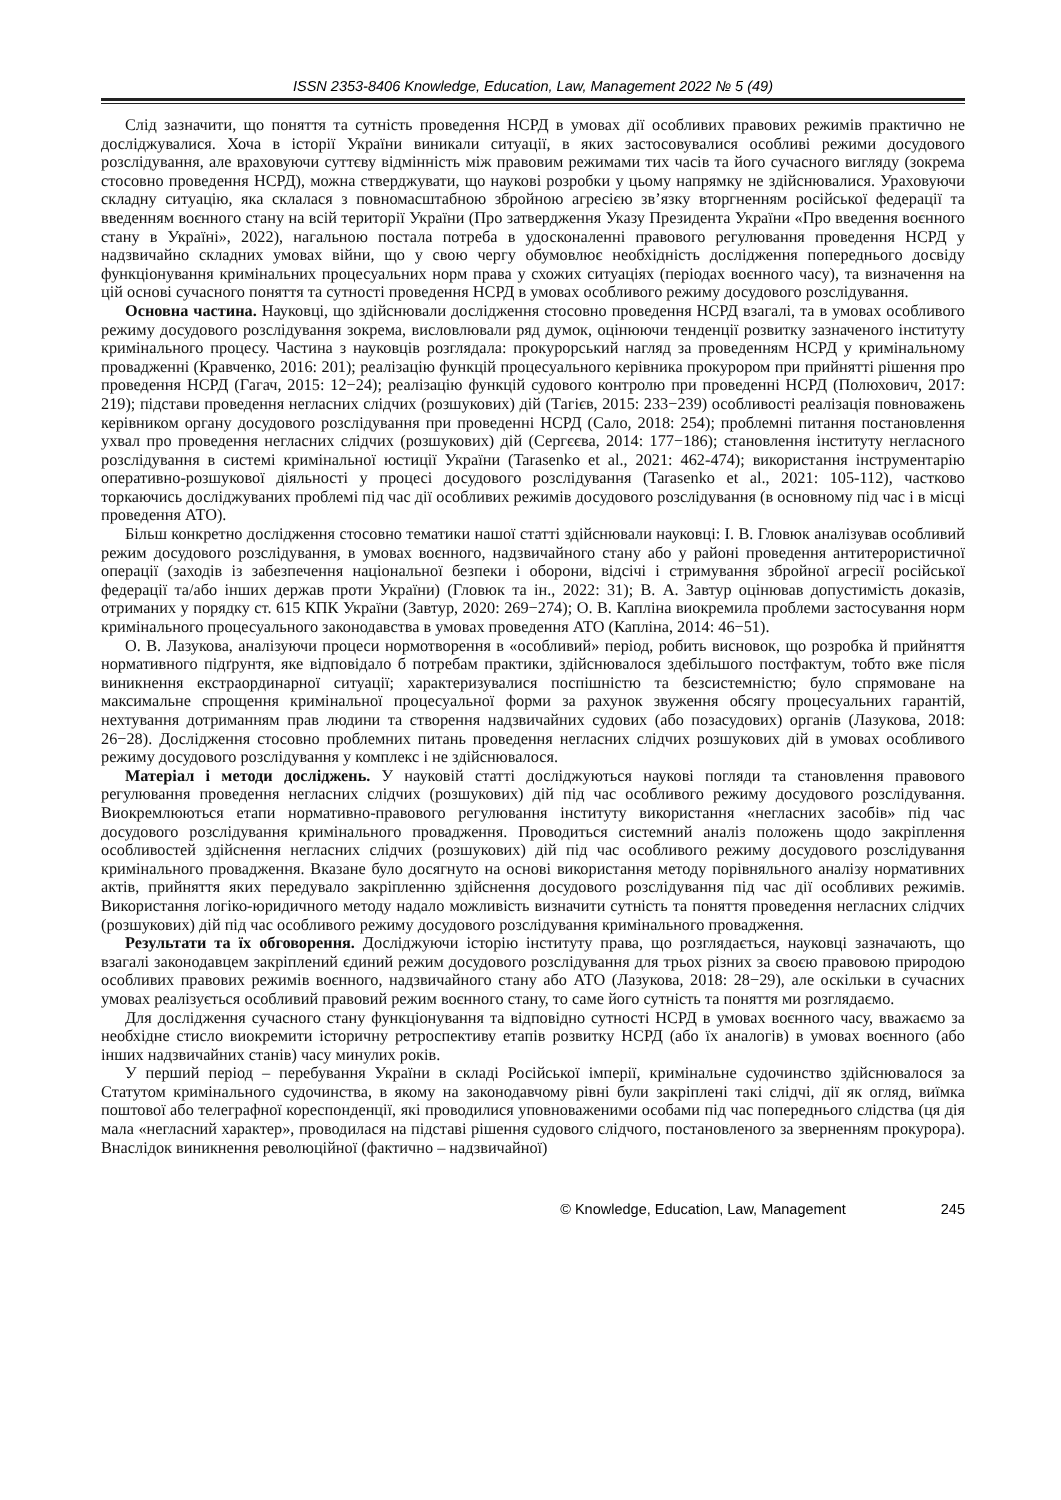ISSN 2353-8406 Knowledge, Education, Law, Management 2022 № 5 (49)
Слід зазначити, що поняття та сутність проведення НСРД в умовах дії особливих правових режимів практично не досліджувалися. Хоча в історії України виникали ситуації, в яких застосовувалися особливі режими досудового розслідування, але враховуючи суттєву відмінність між правовим режимами тих часів та його сучасного вигляду (зокрема стосовно проведення НСРД), можна стверджувати, що наукові розробки у цьому напрямку не здійснювалися. Ураховуючи складну ситуацію, яка склалася з повномасштабною збройною агресією зв’язку вторгненням російської федерації та введенням воєнного стану на всій території України (Про затвердження Указу Президента України «Про введення воєнного стану в Україні», 2022), нагальною постала потреба в удосконаленні правового регулювання проведення НСРД у надзвичайно складних умовах війни, що у свою чергу обумовлює необхідність дослідження попереднього досвіду функціонування кримінальних процесуальних норм права у схожих ситуаціях (періодах воєнного часу), та визначення на цій основі сучасного поняття та сутності проведення НСРД в умовах особливого режиму досудового розслідування.
Основна частина. Науковці, що здійснювали дослідження стосовно проведення НСРД взагалі, та в умовах особливого режиму досудового розслідування зокрема, висловлювали ряд думок, оцінюючи тенденції розвитку зазначеного інституту кримінального процесу. Частина з науковців розглядала: прокурорський нагляд за проведенням НСРД у кримінальному провадженні (Кравченко, 2016: 201); реалізацію функцій процесуального керівника прокурором при прийнятті рішення про проведення НСРД (Гагач, 2015: 12−24); реалізацію функцій судового контролю при проведенні НСРД (Полюхович, 2017: 219); підстави проведення негласних слідчих (розшукових) дій (Тагієв, 2015: 233−239) особливості реалізація повноважень керівником органу досудового розслідування при проведенні НСРД (Сало, 2018: 254); проблемні питання постановлення ухвал про проведення негласних слідчих (розшукових) дій (Сергєєва, 2014: 177−186); становлення інституту негласного розслідування в системі кримінальної юстиції України (Tarasenko et al., 2021: 462-474); використання інструментарію оперативно-розшукової діяльності у процесі досудового розслідування (Tarasenko et al., 2021: 105-112), частково торкаючись досліджуваних проблемі під час дії особливих режимів досудового розслідування (в основному під час і в місці проведення АТО).
Більш конкретно дослідження стосовно тематики нашої статті здійснювали науковці: І. В. Гловюк аналізував особливий режим досудового розслідування, в умовах воєнного, надзвичайного стану або у районі проведення антитерористичної операції (заходів із забезпечення національної безпеки і оборони, відсічі і стримування збройної агресії російської федерації та/або інших держав проти України) (Гловюк та ін., 2022: 31); В. А. Завтур оцінював допустимість доказів, отриманих у порядку ст. 615 КПК України (Завтур, 2020: 269−274); О. В. Капліна виокремила проблеми застосування норм кримінального процесуального законодавства в умовах проведення АТО (Капліна, 2014: 46−51).
О. В. Лазукова, аналізуючи процеси нормотворення в «особливий» період, робить висновок, що розробка й прийняття нормативного підґрунтя, яке відповідало б потребам практики, здійснювалося здебільшого постфактум, тобто вже після виникнення екстраординарної ситуації; характеризувалися поспішністю та безсистемністю; було спрямоване на максимальне спрощення кримінальної процесуальної форми за рахунок звуження обсягу процесуальних гарантій, нехтування дотриманням прав людини та створення надзвичайних судових (або позасудових) органів (Лазукова, 2018: 26−28). Дослідження стосовно проблемних питань проведення негласних слідчих розшукових дій в умовах особливого режиму досудового розслідування у комплекс і не здійснювалося.
Матеріал і методи досліджень. У науковій статті досліджуються наукові погляди та становлення правового регулювання проведення негласних слідчих (розшукових) дій під час особливого режиму досудового розслідування. Виокремлюються етапи нормативно-правового регулювання інституту використання «негласних засобів» під час досудового розслідування кримінального провадження. Проводиться системний аналіз положень щодо закріплення особливостей здійснення негласних слідчих (розшукових) дій під час особливого режиму досудового розслідування кримінального провадження. Вказане було досягнуто на основі використання методу порівняльного аналізу нормативних актів, прийняття яких передувало закріпленню здійснення досудового розслідування під час дії особливих режимів. Використання логіко-юридичного методу надало можливість визначити сутність та поняття проведення негласних слідчих (розшукових) дій під час особливого режиму досудового розслідування кримінального провадження.
Результати та їх обговорення. Досліджуючи історію інституту права, що розглядається, науковці зазначають, що взагалі законодавцем закріплений єдиний режим досудового розслідування для трьох різних за своєю правовою природою особливих правових режимів воєнного, надзвичайного стану або АТО (Лазукова, 2018: 28−29), але оскільки в сучасних умовах реалізується особливий правовий режим воєнного стану, то саме його сутність та поняття ми розглядаємо.
Для дослідження сучасного стану функціонування та відповідно сутності НСРД в умовах воєнного часу, вважаємо за необхідне стисло виокремити історичну ретроспективу етапів розвитку НСРД (або їх аналогів) в умовах воєнного (або інших надзвичайних станів) часу минулих років.
У перший період – перебування України в складі Російської імперії, кримінальне судочинство здійснювалося за Статутом кримінального судочинства, в якому на законодавчому рівні були закріплені такі слідчі, дії як огляд, виїмка поштової або телеграфної кореспонденції, які проводилися уповноваженими особами під час попереднього слідства (ця дія мала «негласний характер», проводилася на підставі рішення судового слідчого, постановленого за зверненням прокурора). Внаслідок виникнення революційної (фактично – надзвичайної)
© Knowledge, Education, Law, Management 245